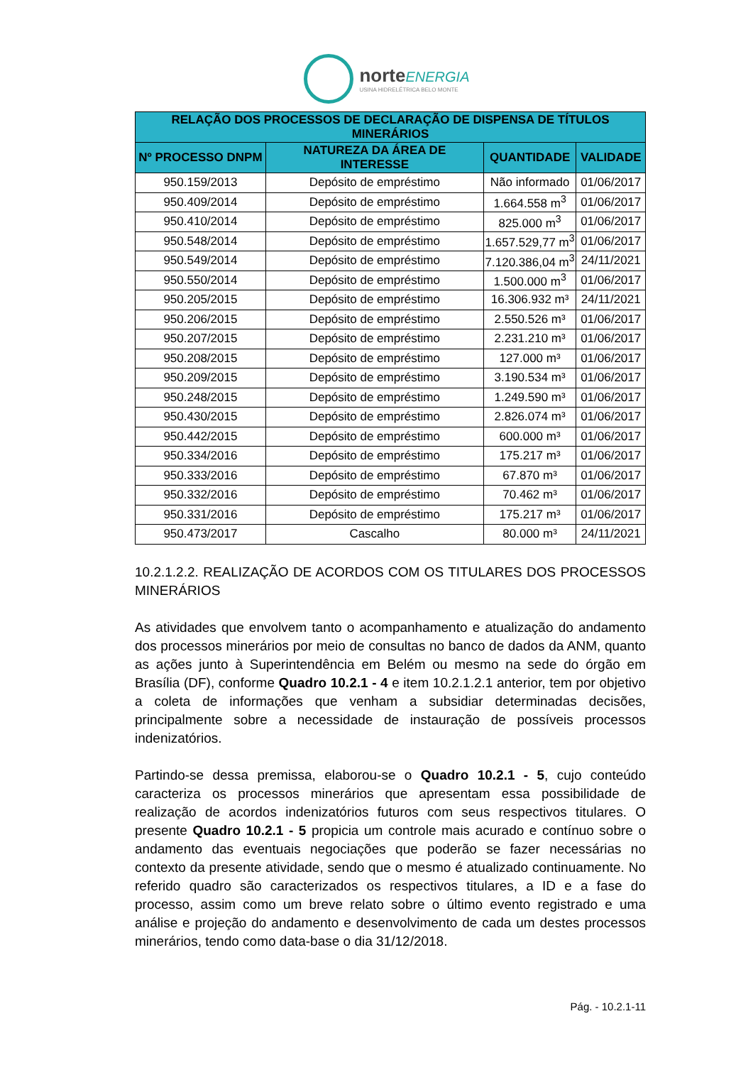norteENERGIA
USINA HIDRELÉTRICA BELO MONTE
| RELAÇÃO DOS PROCESSOS DE DECLARAÇÃO DE DISPENSA DE TÍTULOS MINERÁRIOS | | | |
| --- | --- | --- | --- |
| Nº PROCESSO DNPM | NATUREZA DA ÁREA DE INTERESSE | QUANTIDADE | VALIDADE |
| 950.159/2013 | Depósito de empréstimo | Não informado | 01/06/2017 |
| 950.409/2014 | Depósito de empréstimo | 1.664.558 m<sup>3</sup> | 01/06/2017 |
| 950.410/2014 | Depósito de empréstimo | 825.000 m<sup>3</sup> | 01/06/2017 |
| 950.548/2014 | Depósito de empréstimo | 1.657.529,77 m<sup>3</sup> | 01/06/2017 |
| 950.549/2014 | Depósito de empréstimo | 7.120.386,04 m<sup>3</sup> | 24/11/2021 |
| 950.550/2014 | Depósito de empréstimo | 1.500.000 m<sup>3</sup> | 01/06/2017 |
| 950.205/2015 | Depósito de empréstimo | 16.306.932 m³ | 24/11/2021 |
| 950.206/2015 | Depósito de empréstimo | 2.550.526 m³ | 01/06/2017 |
| 950.207/2015 | Depósito de empréstimo | 2.231.210 m³ | 01/06/2017 |
| 950.208/2015 | Depósito de empréstimo | 127.000 m³ | 01/06/2017 |
| 950.209/2015 | Depósito de empréstimo | 3.190.534 m³ | 01/06/2017 |
| 950.248/2015 | Depósito de empréstimo | 1.249.590 m³ | 01/06/2017 |
| 950.430/2015 | Depósito de empréstimo | 2.826.074 m³ | 01/06/2017 |
| 950.442/2015 | Depósito de empréstimo | 600.000 m³ | 01/06/2017 |
| 950.334/2016 | Depósito de empréstimo | 175.217 m³ | 01/06/2017 |
| 950.333/2016 | Depósito de empréstimo | 67.870 m³ | 01/06/2017 |
| 950.332/2016 | Depósito de empréstimo | 70.462 m³ | 01/06/2017 |
| 950.331/2016 | Depósito de empréstimo | 175.217 m³ | 01/06/2017 |
| 950.473/2017 | Cascalho | 80.000 m³ | 24/11/2021 |
10.2.1.2.2. REALIZAÇÃO DE ACORDOS COM OS TITULARES DOS PROCESSOS MINERÁRIOS
As atividades que envolvem tanto o acompanhamento e atualização do andamento dos processos minerários por meio de consultas no banco de dados da ANM, quanto as ações junto à Superintendência em Belém ou mesmo na sede do órgão em Brasília (DF), conforme Quadro 10.2.1 - 4 e item 10.2.1.2.1 anterior, tem por objetivo a coleta de informações que venham a subsidiar determinadas decisões, principalmente sobre a necessidade de instauração de possíveis processos indenizatórios.
Partindo-se dessa premissa, elaborou-se o Quadro 10.2.1 - 5, cujo conteúdo caracteriza os processos minerários que apresentam essa possibilidade de realização de acordos indenizatórios futuros com seus respectivos titulares. O presente Quadro 10.2.1 - 5 propicia um controle mais acurado e contínuo sobre o andamento das eventuais negociações que poderão se fazer necessárias no contexto da presente atividade, sendo que o mesmo é atualizado continuamente. No referido quadro são caracterizados os respectivos titulares, a ID e a fase do processo, assim como um breve relato sobre o último evento registrado e uma análise e projeção do andamento e desenvolvimento de cada um destes processos minerários, tendo como data-base o dia 31/12/2018.
Pág. - 10.2.1-11